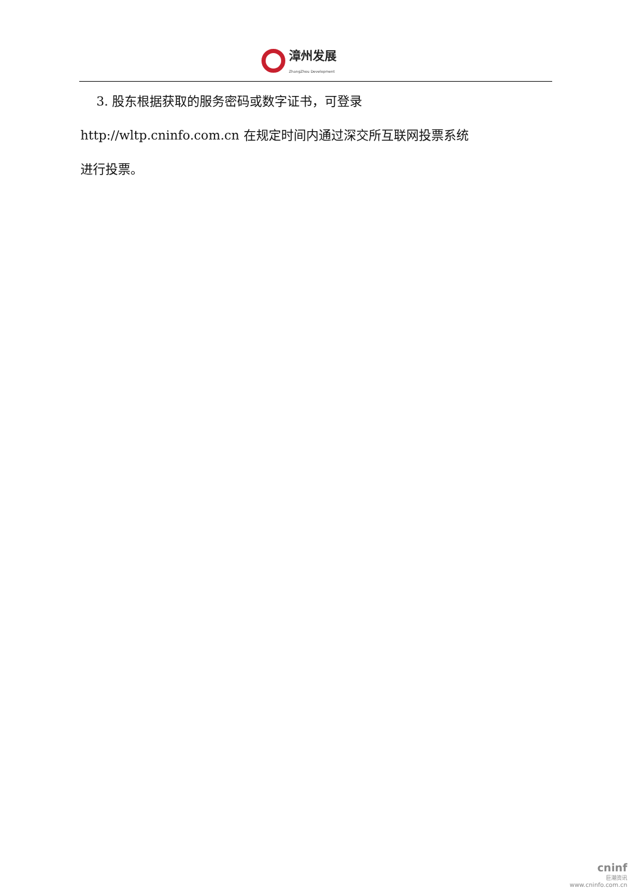漳州发展
ZhangZhou Development
3. 股东根据获取的服务密码或数字证书，可登录
http://wltp.cninfo.com.cn 在规定时间内通过深交所互联网投票系统
进行投票。
cninf
巨潮资讯
www.cninfo.com.cn